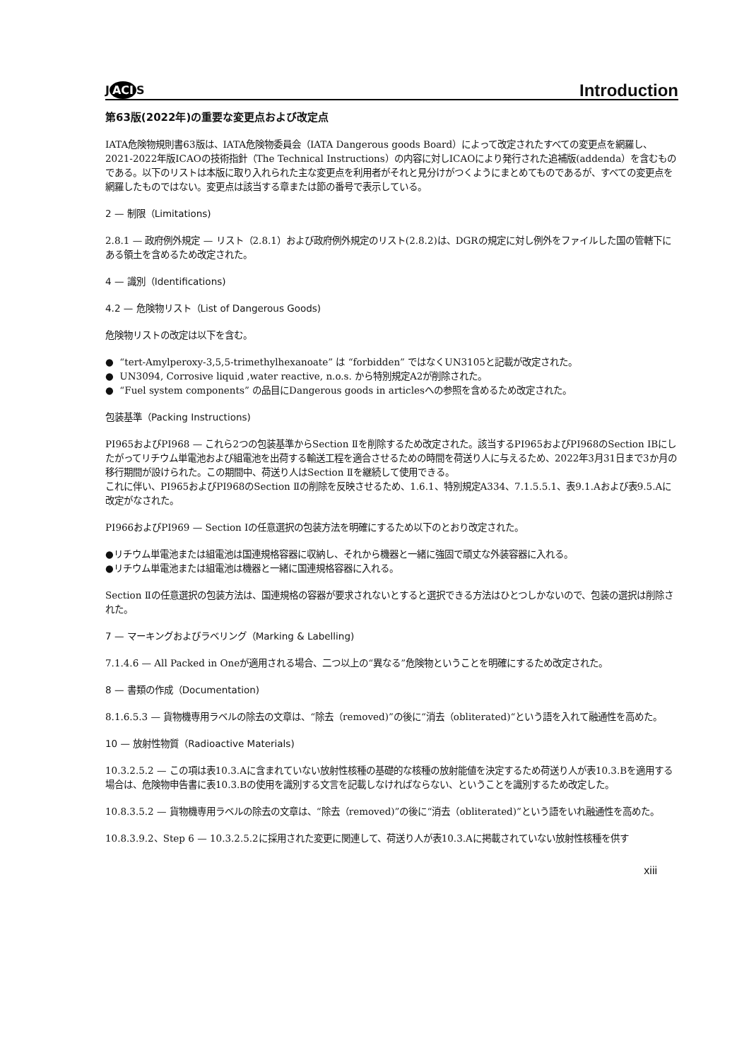J ACI S
Introduction
第63版(2022年)の重要な変更点および改定点
IATA危険物規則書63版は、IATA危険物委員会（IATA Dangerous goods Board）によって改定されたすべての変更点を網羅し、2021-2022年版ICAOの技術指針（The Technical Instructions）の内容に対しICAOにより発行された追補版(addenda）を含むものである。以下のリストは本版に取り入れられた主な変更点を利用者がそれと見分けがつくようにまとめてものであるが、すべての変更点を網羅したものではない。変更点は該当する章または節の番号で表示している。
2 — 制限（Limitations)
2.8.1 — 政府例外規定 — リスト（2.8.1）および政府例外規定のリスト(2.8.2)は、DGRの規定に対し例外をファイルした国の管轄下にある領土を含めるため改定された。
4 — 識別（Identifications)
4.2 — 危険物リスト（List of Dangerous Goods)
危険物リストの改定は以下を含む。
● “tert-Amylperoxy-3,5,5-trimethylhexanoate” は “forbidden” ではなくUN3105と記載が改定された。
● UN3094, Corrosive liquid ,water reactive, n.o.s. から特別規定A2が削除された。
● “Fuel system components” の品目にDangerous goods in articlesへの参照を含めるため改定された。
包装基準（Packing Instructions)
PI965およびPI968 — これら2つの包装基準からSection Ⅱを削除するため改定された。該当するPI965およびPI968のSection IBにしたがってリチウム単電池および組電池を出荷する輸送工程を適合させるための時間を荷送り人に与えるため、2022年3月31日まで3か月の移行期間が設けられた。この期間中、荷送り人はSection Ⅱを継続して使用できる。
これに伴い、PI965およびPI968のSection Ⅱの削除を反映させるため、1.6.1、特別規定A334、7.1.5.5.1、表9.1.Aおよび表9.5.Aに改定がなされた。
PI966およびPI969 — Section Ⅰの任意選択の包装方法を明確にするため以下のとおり改定された。
●リチウム単電池または組電池は国連規格容器に収納し、それから機器と一緒に強固で頑丈な外装容器に入れる。
●リチウム単電池または組電池は機器と一緒に国連規格容器に入れる。
Section Ⅱの任意選択の包装方法は、国連規格の容器が要求されないとすると選択できる方法はひとつしかないので、包装の選択は削除された。
7 — マーキングおよびラベリング（Marking & Labelling)
7.1.4.6 — All Packed in Oneが適用される場合、二つ以上の“異なる”危険物ということを明確にするため改定された。
8 — 書類の作成（Documentation)
8.1.6.5.3 — 貨物機専用ラベルの除去の文章は、“除去（removed)”の後に“消去（obliterated)“という語を入れて融通性を高めた。
10 — 放射性物質（Radioactive Materials)
10.3.2.5.2 — この項は表10.3.Aに含まれていない放射性核種の基礎的な核種の放射能値を決定するため荷送り人が表10.3.Bを適用する場合は、危険物申告書に表10.3.Bの使用を識別する文言を記載しなければならない、ということを識別するため改定した。
10.8.3.5.2 — 貨物機専用ラベルの除去の文章は、“除去（removed)”の後に“消去（obliterated)”という語をいれ融通性を高めた。
10.8.3.9.2、Step 6 — 10.3.2.5.2に採用された変更に関連して、荷送り人が表10.3.Aに掲載されていない放射性核種を供す
xiii